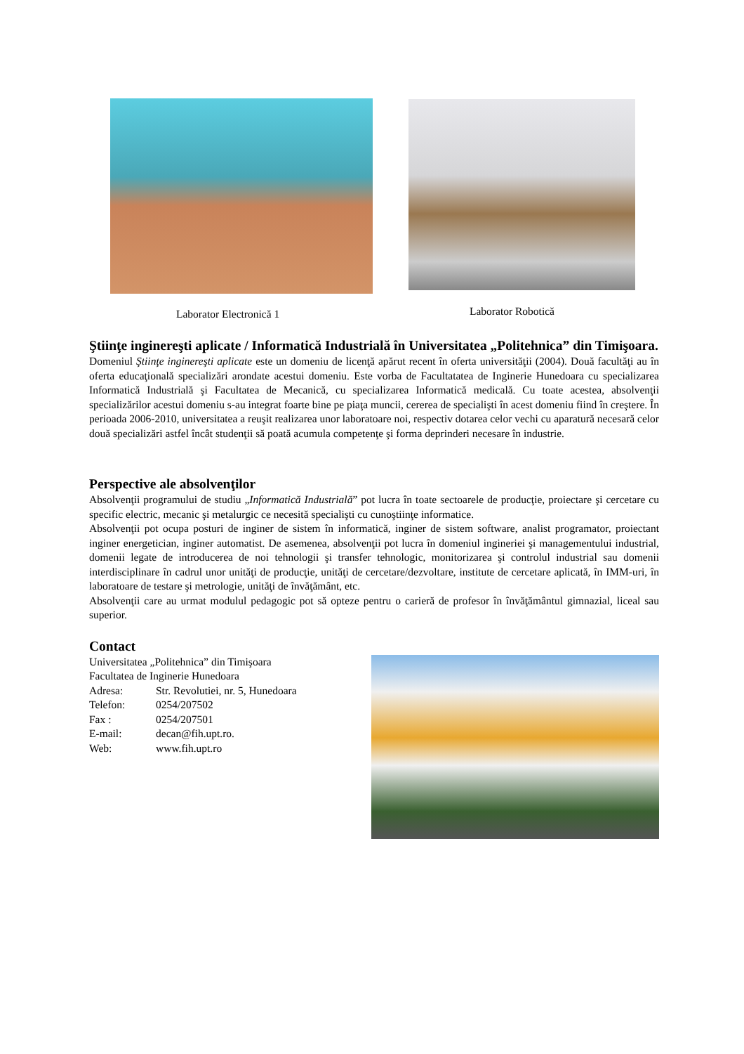Laborator Electronică 1
Laborator Robotică
Ştiinţe inginereşti aplicate / Informatică Industrială în Universitatea „Politehnica” din Timişoara.
Domeniul Ştiinţe inginereşti aplicate este un domeniu de licenţă apărut recent în oferta universităţii (2004). Două facultăţi au în oferta educaţională specializări arondate acestui domeniu. Este vorba de Facultatatea de Inginerie Hunedoara cu specializarea Informatică Industrială şi Facultatea de Mecanică, cu specializarea Informatică medicală. Cu toate acestea, absolvenţii specializărilor acestui domeniu s-au integrat foarte bine pe piaţa muncii, cererea de specialişti în acest domeniu fiind în creştere. În perioada 2006-2010, universitatea a reuşit realizarea unor laboratoare noi, respectiv dotarea celor vechi cu aparatură necesară celor două specializări astfel încât studenţii să poată acumula competenţe şi forma deprinderi necesare în industrie.
Perspective ale absolvenţilor
Absolvenţii programului de studiu „Informatică Industrială” pot lucra în toate sectoarele de producţie, proiectare şi cercetare cu specific electric, mecanic şi metalurgic ce necesită specialişti cu cunoştiinţe informatice.
Absolvenţii pot ocupa posturi de inginer de sistem în informatică, inginer de sistem software, analist programator, proiectant inginer energetician, inginer automatist. De asemenea, absolvenţii pot lucra în domeniul ingineriei şi managementului industrial, domenii legate de introducerea de noi tehnologii şi transfer tehnologic, monitorizarea şi controlul industrial sau domenii interdisciplinare în cadrul unor unităţi de producţie, unităţi de cercetare/dezvoltare, institute de cercetare aplicată, în IMM-uri, în laboratoare de testare şi metrologie, unităţi de învăţământ, etc.
Absolvenţii care au urmat modulul pedagogic pot să opteze pentru o carieră de profesor în învăţământul gimnazial, liceal sau superior.
Contact
Universitatea „Politehnica” din Timişoara
Facultatea de Inginerie Hunedoara
Adresa: Str. Revolutiei, nr. 5, Hunedoara
Telefon: 0254/207502
Fax : 0254/207501
E-mail: decan@fih.upt.ro.
Web: www.fih.upt.ro